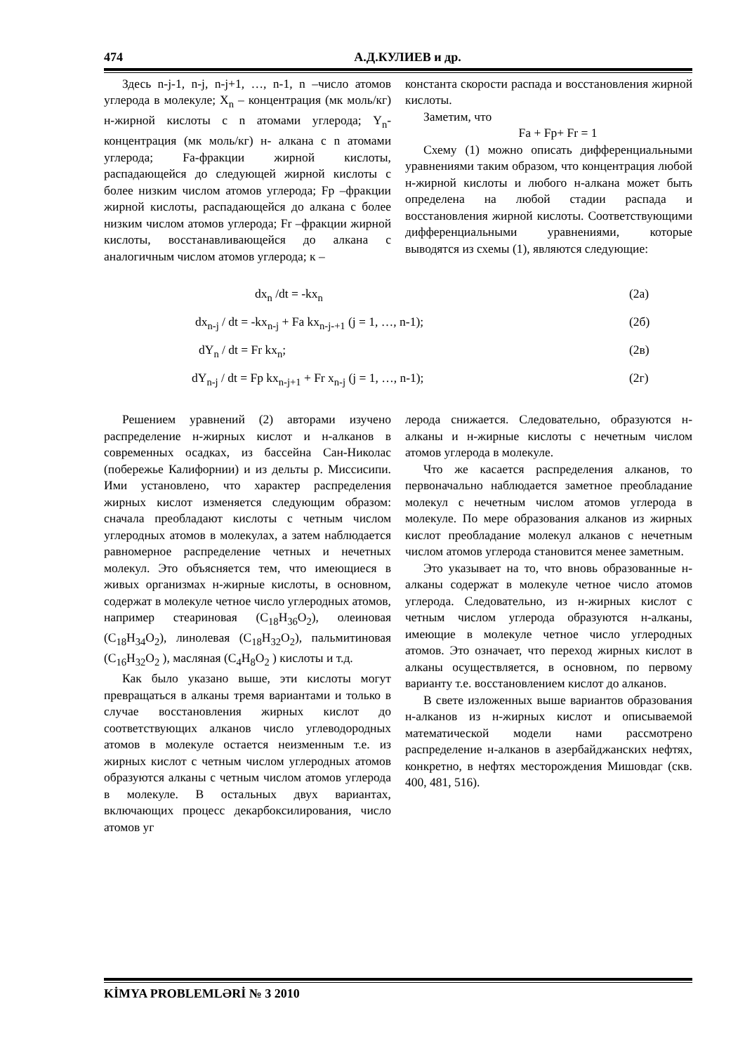474 А.Д.КУЛИЕВ и др.
Здесь n-j-1, n-j, n-j+1, …, n-1, n –число атомов углерода в молекуле; X<sub>n</sub> – концентрация (мк моль/кг) н-жирной кислоты с n атомами углерода; Y<sub>n</sub>- концентрация (мк моль/кг) н- алкана с n атомами углерода; Fa-фракции жирной кислоты, распадающейся до следующей жирной кислоты с более низким числом атомов углерода; Fp –фракции жирной кислоты, распадающейся до алкана с более низким числом атомов углерода; Fr –фракции жирной кислоты, восстанавливающейся до алкана с аналогичным числом атомов углерода; к –
константа скорости распада и восстановления жирной кислоты.
Заметим, что
Fa + Fp+ Fr = 1
Схему (1) можно описать дифференциальными уравнениями таким образом, что концентрация любой н-жирной кислоты и любого н-алкана может быть определена на любой стадии распада и восстановления жирной кислоты. Соответствующими дифференциальными уравнениями, которые выводятся из схемы (1), являются следующие:
dx<sub>n</sub> /dt = -kx<sub>n</sub> (2а)
dx<sub>n-j</sub> / dt = -kx<sub>n-j</sub> + Fa kx<sub>n-j-+1</sub> (j = 1, …, n-1); (2б)
dY<sub>n</sub> / dt = Fr kx<sub>n</sub>; (2в)
dY<sub>n-j</sub> / dt = Fp kx<sub>n-j+1</sub> + Fr x<sub>n-j</sub> (j = 1, …, n-1); (2г)
Решением уравнений (2) авторами изучено распределение н-жирных кислот и н-алканов в современных осадках, из бассейна Сан-Николас (побережье Калифорнии) и из дельты р. Миссисипи. Ими установлено, что характер распределения жирных кислот изменяется следующим образом: сначала преобладают кислоты с четным числом углеродных атомов в молекулах, а затем наблюдается равномерное распределение четных и нечетных молекул. Это объясняется тем, что имеющиеся в живых организмах н-жирные кислоты, в основном, содержат в молекуле четное число углеродных атомов, например стеариновая (C<sub>18</sub>H<sub>36</sub>O<sub>2</sub>), олеиновая (C<sub>18</sub>H<sub>34</sub>O<sub>2</sub>), линолевая (C<sub>18</sub>H<sub>32</sub>O<sub>2</sub>), пальмитиновая (C<sub>16</sub>H<sub>32</sub>O<sub>2</sub> ), масляная (C<sub>4</sub>H<sub>8</sub>O<sub>2</sub> ) кислоты и т.д.
Как было указано выше, эти кислоты могут превращаться в алканы тремя вариантами и только в случае восстановления жирных кислот до соответствующих алканов число углеводородных атомов в молекуле остается неизменным т.е. из жирных кислот с четным числом углеродных атомов образуются алканы с четным числом атомов углерода в молекуле. В остальных двух вариантах, включающих процесс декарбоксилирования, число атомов уг
лерода снижается. Следовательно, образуются н-алканы и н-жирные кислоты с нечетным числом атомов углерода в молекуле.
Что же касается распределения алканов, то первоначально наблюдается заметное преобладание молекул с нечетным числом атомов углерода в молекуле. По мере образования алканов из жирных кислот преобладание молекул алканов с нечетным числом атомов углерода становится менее заметным.
Это указывает на то, что вновь образованные н-алканы содержат в молекуле четное число атомов углерода. Следовательно, из н-жирных кислот с четным числом углерода образуются н-алканы, имеющие в молекуле четное число углеродных атомов. Это означает, что переход жирных кислот в алканы осуществляется, в основном, по первому варианту т.е. восстановлением кислот до алканов.
В свете изложенных выше вариантов образования н-алканов из н-жирных кислот и описываемой математической модели нами рассмотрено распределение н-алканов в азербайджанских нефтях, конкретно, в нефтях месторождения Мишовдаг (скв. 400, 481, 516).
KİMYA PROBLEMLƏRİ № 3 2010